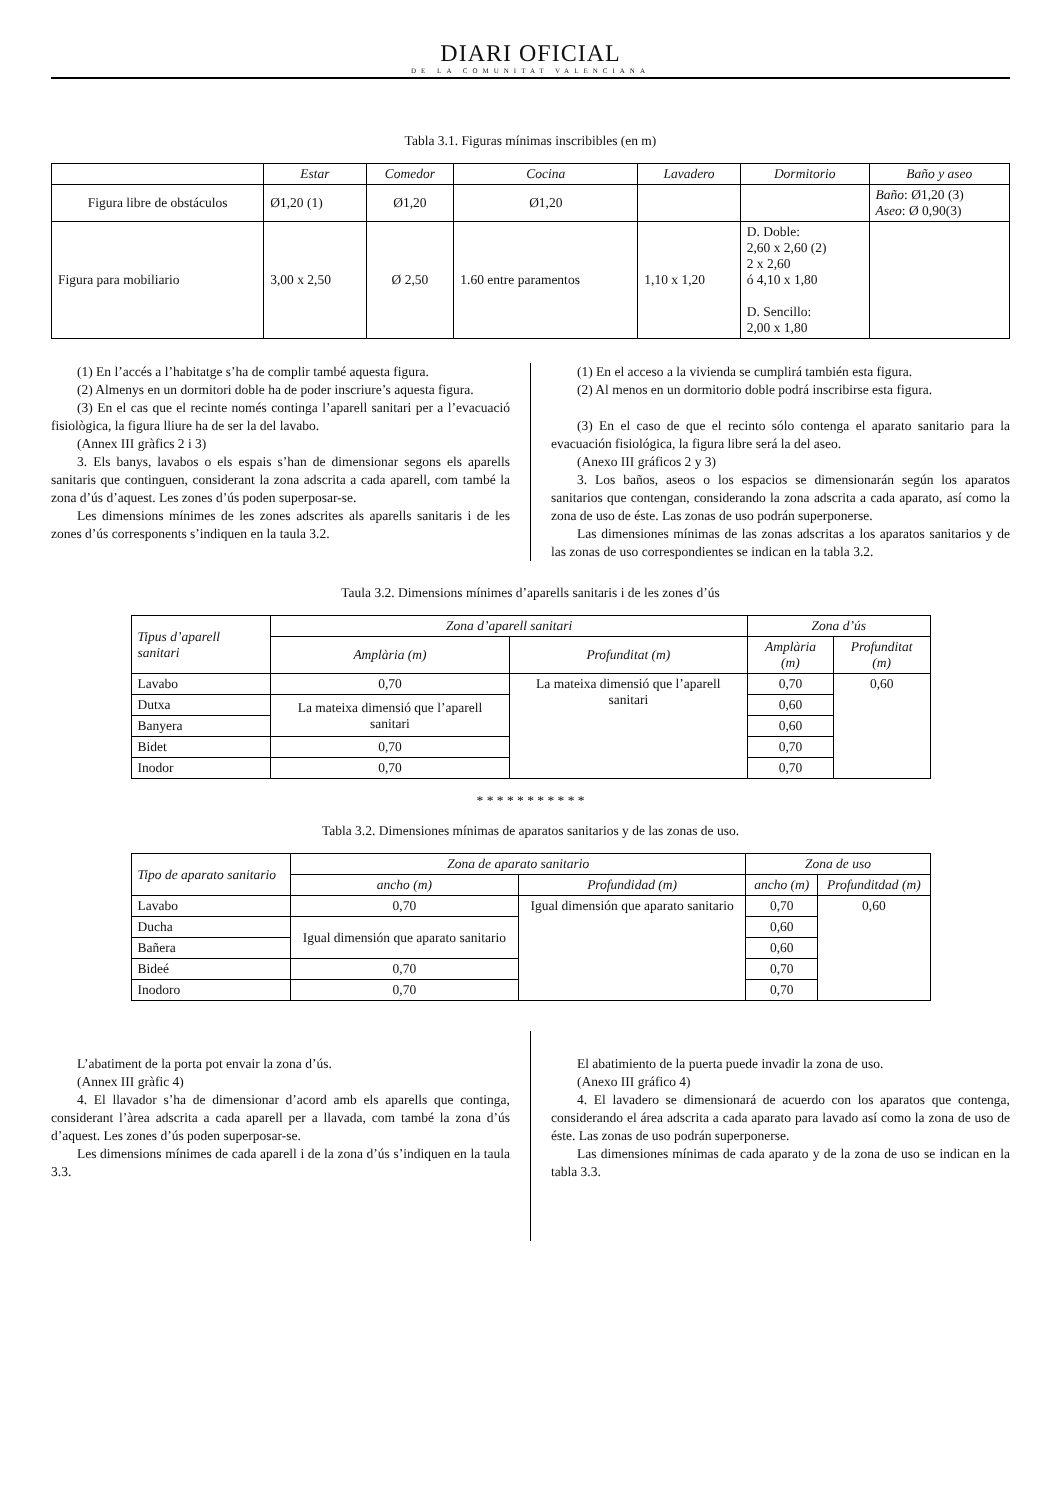DIARI OFICIAL
DE LA COMUNITAT VALENCIANA
Tabla 3.1. Figuras mínimas inscribibles (en m)
| | Estar | Comedor | Cocina | Lavadero | Dormitorio | Baño y aseo |
| --- | --- | --- | --- | --- | --- | --- |
| Figura libre de obstáculos | Ø1,20 (1) | Ø1,20 | Ø1,20 | | | Baño : Ø1,20 (3) Aseo : Ø 0,90(3) |
| Figura para mobiliario | 3,00 x 2,50 | Ø 2,50 | 1.60 entre paramentos | 1,10 x 1,20 | D. Doble: 2,60 x 2,60 (2) 2 x 2,60 ó 4,10 x 1,80 D. Sencillo: 2,00 x 1,80 | |
(1) En l’accés a l’habitatge s’ha de complir també aquesta figura.
(2) Almenys en un dormitori doble ha de poder inscriure’s aquesta figura.
(3) En el cas que el recinte només continga l’aparell sanitari per a l’evacuació fisiològica, la figura lliure ha de ser la del lavabo.
(Annex III gràfics 2 i 3)
3. Els banys, lavabos o els espais s’han de dimensionar segons els aparells sanitaris que continguen, considerant la zona adscrita a cada aparell, com també la zona d’ús d’aquest. Les zones d’ús poden superposar-se.
Les dimensions mínimes de les zones adscrites als aparells sanitaris i de les zones d’ús corresponents s’indiquen en la taula 3.2.
(1) En el acceso a la vivienda se cumplirá también esta figura.
(2) Al menos en un dormitorio doble podrá inscribirse esta figura.
(3) En el caso de que el recinto sólo contenga el aparato sanitario para la evacuación fisiológica, la figura libre será la del aseo.
(Anexo III gráficos 2 y 3)
3. Los baños, aseos o los espacios se dimensionarán según los aparatos sanitarios que contengan, considerando la zona adscrita a cada aparato, así como la zona de uso de éste. Las zonas de uso podrán superponerse.
Las dimensiones mínimas de las zonas adscritas a los aparatos sanitarios y de las zonas de uso correspondientes se indican en la tabla 3.2.
Taula 3.2. Dimensions mínimes d’aparells sanitaris i de les zones d’ús
| Tipus d’aparell sanitari | Zona d’aparell sanitari | | Zona d’ús | |
| --- | --- | --- | --- | --- |
| | Amplària (m) | Profunditat (m) | Amplària (m) | Profunditat (m) |
| Lavabo | 0,70 | La mateixa dimensió que l’aparell sanitari | 0,70 | 0,60 |
| Dutxa | La mateixa dimensió que l’aparell sanitari | | 0,60 | |
| Banyera | | | 0,60 | |
| Bidet | 0,70 | | 0,70 | |
| Inodor | 0,70 | | 0,70 | |
* * * * * * * * * * *
Tabla 3.2. Dimensiones mínimas de aparatos sanitarios y de las zonas de uso.
| Tipo de aparato sanitario | Zona de aparato sanitario | | Zona de uso | |
| --- | --- | --- | --- | --- |
| | ancho (m) | Profundidad (m) | ancho (m) | Profunditdad (m) |
| Lavabo | 0,70 | Igual dimensión que aparato sanitario | 0,70 | 0,60 |
| Ducha | Igual dimensión que aparato sanitario | | 0,60 | |
| Bañera | | | 0,60 | |
| Bideé | 0,70 | | 0,70 | |
| Inodoro | 0,70 | | 0,70 | |
L’abatiment de la porta pot envair la zona d’ús.
(Annex III gràfic 4)
4. El llavador s’ha de dimensionar d’acord amb els aparells que continga, considerant l’àrea adscrita a cada aparell per a llavada, com també la zona d’ús d’aquest. Les zones d’ús poden superposar-se.
Les dimensions mínimes de cada aparell i de la zona d’ús s’indiquen en la taula 3.3.
El abatimiento de la puerta puede invadir la zona de uso.
(Anexo III gráfico 4)
4. El lavadero se dimensionará de acuerdo con los aparatos que contenga, considerando el área adscrita a cada aparato para lavado así como la zona de uso de éste. Las zonas de uso podrán superponerse.
Las dimensiones mínimas de cada aparato y de la zona de uso se indican en la tabla 3.3.